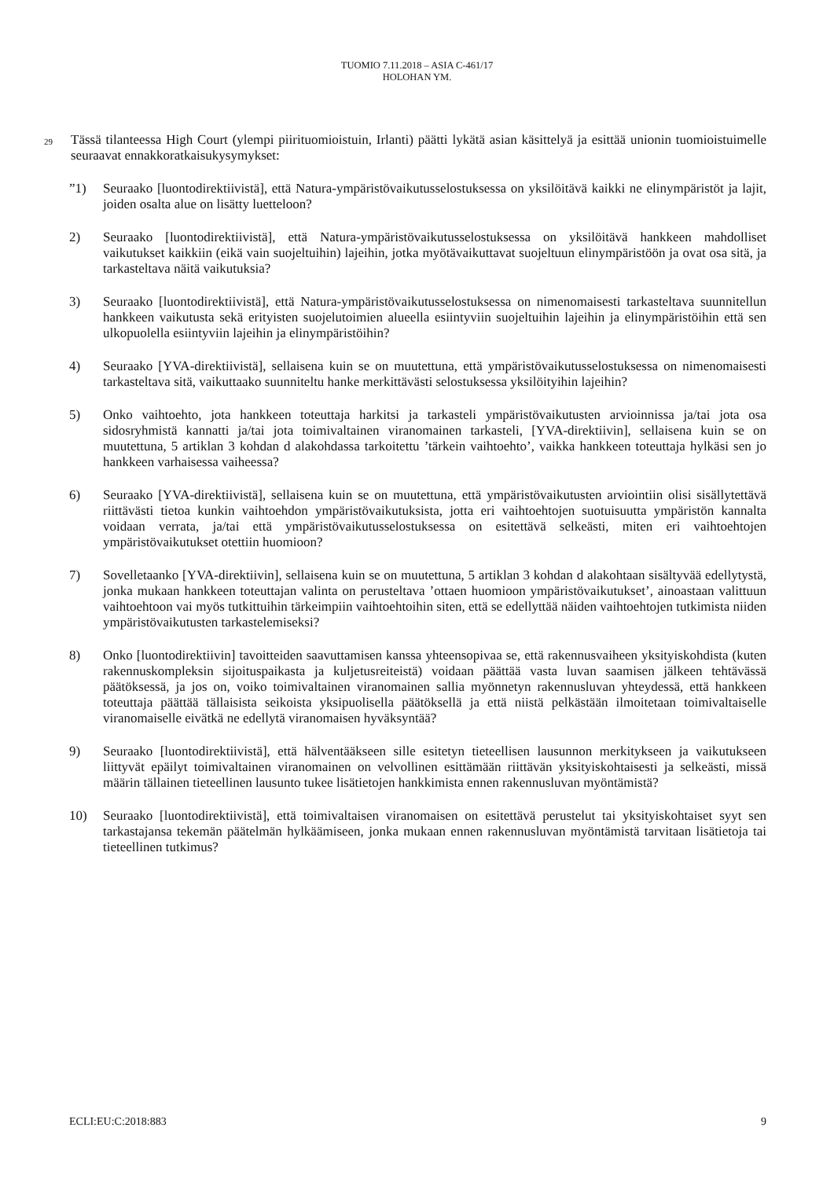TUOMIO 7.11.2018 – ASIA C-461/17
HOLOHAN YM.
29
Tässä tilanteessa High Court (ylempi piirituomioistuin, Irlanti) päätti lykätä asian käsittelyä ja esittää unionin tuomioistuimelle seuraavat ennakkoratkaisukysymykset:
”1) Seuraako [luontodirektiivistä], että Natura-ympäristövaikutusselostuksessa on yksilöitävä kaikki ne elinympäristöt ja lajit, joiden osalta alue on lisätty luetteloon?
2) Seuraako [luontodirektiivistä], että Natura-ympäristövaikutusselostuksessa on yksilöitävä hankkeen mahdolliset vaikutukset kaikkiin (eikä vain suojeltuihin) lajeihin, jotka myötävaikuttavat suojeltuun elinympäristöön ja ovat osa sitä, ja tarkasteltava näitä vaikutuksia?
3) Seuraako [luontodirektiivistä], että Natura-ympäristövaikutusselostuksessa on nimenomaisesti tarkasteltava suunnitellun hankkeen vaikutusta sekä erityisten suojelutoimien alueella esiintyviin suojeltuihin lajeihin ja elinympäristöihin että sen ulkopuolella esiintyviin lajeihin ja elinympäristöihin?
4) Seuraako [YVA-direktiivistä], sellaisena kuin se on muutettuna, että ympäristövaikutusselostuksessa on nimenomaisesti tarkasteltava sitä, vaikuttaako suunniteltu hanke merkittävästi selostuksessa yksilöityihin lajeihin?
5) Onko vaihtoehto, jota hankkeen toteuttaja harkitsi ja tarkasteli ympäristövaikutusten arvioinnissa ja/tai jota osa sidosryhmistä kannatti ja/tai jota toimivaltainen viranomainen tarkasteli, [YVA-direktiivin], sellaisena kuin se on muutettuna, 5 artiklan 3 kohdan d alakohdassa tarkoitettu ’tärkein vaihtoehto’, vaikka hankkeen toteuttaja hylkäsi sen jo hankkeen varhaisessa vaiheessa?
6) Seuraako [YVA-direktiivistä], sellaisena kuin se on muutettuna, että ympäristövaikutusten arviointiin olisi sisällytettävä riittävästi tietoa kunkin vaihtoehdon ympäristövaikutuksista, jotta eri vaihtoehtojen suotuisuutta ympäristön kannalta voidaan verrata, ja/tai että ympäristövaikutusselostuksessa on esitettävä selkeästi, miten eri vaihtoehtojen ympäristövaikutukset otettiin huomioon?
7) Sovelletaanko [YVA-direktiivin], sellaisena kuin se on muutettuna, 5 artiklan 3 kohdan d alakohtaan sisältyvää edellytystä, jonka mukaan hankkeen toteuttajan valinta on perusteltava ’ottaen huomioon ympäristövaikutukset’, ainoastaan valittuun vaihtoehtoon vai myös tutkittuihin tärkeimpiin vaihtoehtoihin siten, että se edellyttää näiden vaihtoehtojen tutkimista niiden ympäristövaikutusten tarkastelemiseksi?
8) Onko [luontodirektiivin] tavoitteiden saavuttamisen kanssa yhteensopivaa se, että rakennusvaiheen yksityiskohdista (kuten rakennuskompleksin sijoituspaikasta ja kuljetusreiteistä) voidaan päättää vasta luvan saamisen jälkeen tehtävässä päätöksessä, ja jos on, voiko toimivaltainen viranomainen sallia myönnetyn rakennusluvan yhteydessä, että hankkeen toteuttaja päättää tällaisista seikoista yksipuolisella päätöksellä ja että niistä pelkästään ilmoitetaan toimivaltaiselle viranomaiselle eivätkä ne edellytä viranomaisen hyväksyntää?
9) Seuraako [luontodirektiivistä], että hälventääkseen sille esitetyn tieteellisen lausunnon merkitykseen ja vaikutukseen liittyvät epäilyt toimivaltainen viranomainen on velvollinen esittämään riittävän yksityiskohtaisesti ja selkeästi, missä määrin tällainen tieteellinen lausunto tukee lisätietojen hankkimista ennen rakennusluvan myöntämistä?
10) Seuraako [luontodirektiivistä], että toimivaltaisen viranomaisen on esitettävä perustelut tai yksityiskohtaiset syyt sen tarkastajansa tekemän päätelmän hylkäämiseen, jonka mukaan ennen rakennusluvan myöntämistä tarvitaan lisätietoja tai tieteellinen tutkimus?
ECLI:EU:C:2018:883 9